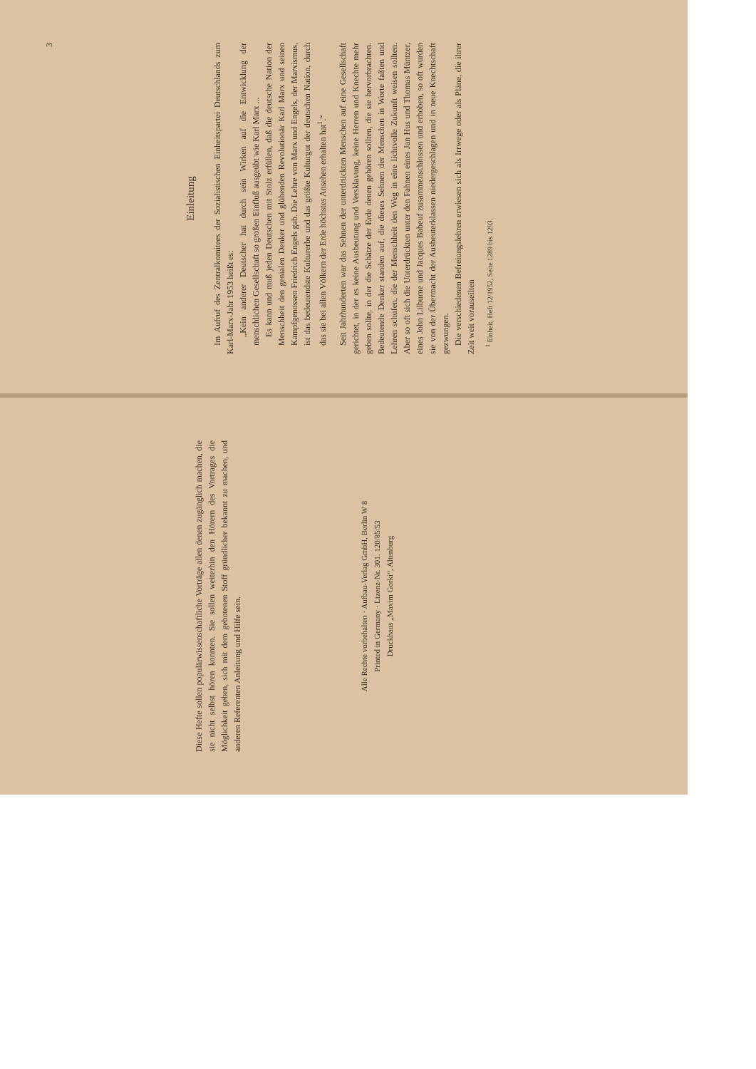Diese Hefte sollen populärwissenschaftliche Vorträge allen denen zugänglich machen, die sie nicht selbst hören konnten. Sie sollen weiterhin den Hörern des Vortrages die Möglichkeit geben, sich mit dem gebotenen Stoff gründlicher bekannt zu machen, und anderen Referenten Anleitung und Hilfe sein.
Alle Rechte vorbehalten · Aufbau-Verlag GmbH, Berlin W 8
Printed in Germany · Lizenz-Nr. 301. 120/85/53
Druckhaus „Maxim Gorki“, Altenburg
3
Einleitung
Im Aufruf des Zentralkomitees der Sozialistischen Einheitspartei Deutschlands zum Karl-Marx-Jahr 1953 heißt es:
„Kein anderer Deutscher hat durch sein Wirken auf die Entwicklung der menschlichen Gesellschaft so großen Einfluß ausgeübt wie Karl Marx ...
Es kann und muß jeden Deutschen mit Stolz erfüllen, daß die deutsche Nation der Menschheit den genialen Denker und glühenden Revolutionär Karl Marx und seinen Kampfgenossen Friedrich Engels gab. Die Lehre von Marx und Engels, der Marxismus, ist das bedeutendste Kulturerbe und das größte Kulturgut der deutschen Nation, durch das sie bei allen Völkern der Erde höchstes Ansehen erhalten hat<sup>1</sup>.“
Seit Jahrhunderten war das Sehnen der unterdrückten Menschen auf eine Gesellschaft gerichtet, in der es keine Ausbeutung und Versklavung, keine Herren und Knechte mehr geben sollte, in der die Schätze der Erde denen gehören sollten, die sie hervorbrachten. Bedeutende Denker standen auf, die dieses Sehnen der Menschen in Worte faßten und Lehren schufen, die der Menschheit den Weg in eine lichtvolle Zukunft weisen sollten. Aber so oft sich die Unterdrückten unter den Fahnen eines Jan Hus und Thomas Müntzer, eines John Lilburne und Jacques Babeuf zusammenschlossen und erhoben, so oft wurden sie von der Übermacht der Ausbeuterklassen niedergeschlagen und in neue Knechtschaft gezwungen.
Die verschiedenen Befreiungslehren erwiesen sich als Irrwege oder als Pläne, die ihrer Zeit weit vorauseilten
<sup>1</sup> Einheit, Heft 12/1952, Seite 1289 bis 1293.